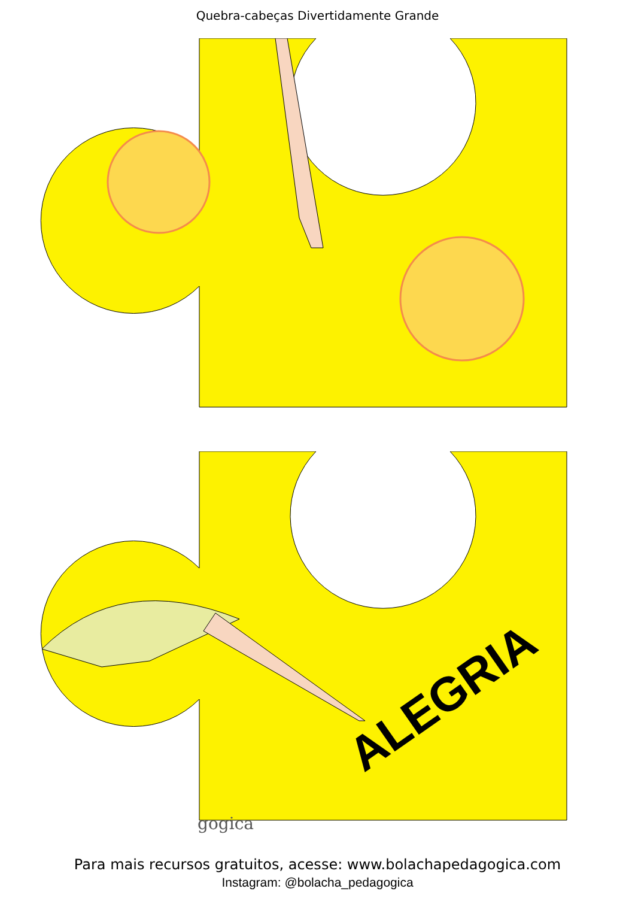Quebra-cabeças Divertidamente Grande
gogica
ALEGRIA
Para mais recursos gratuitos, acesse: www.bolachapedagogica.com
Instagram: @bolacha_pedagogica